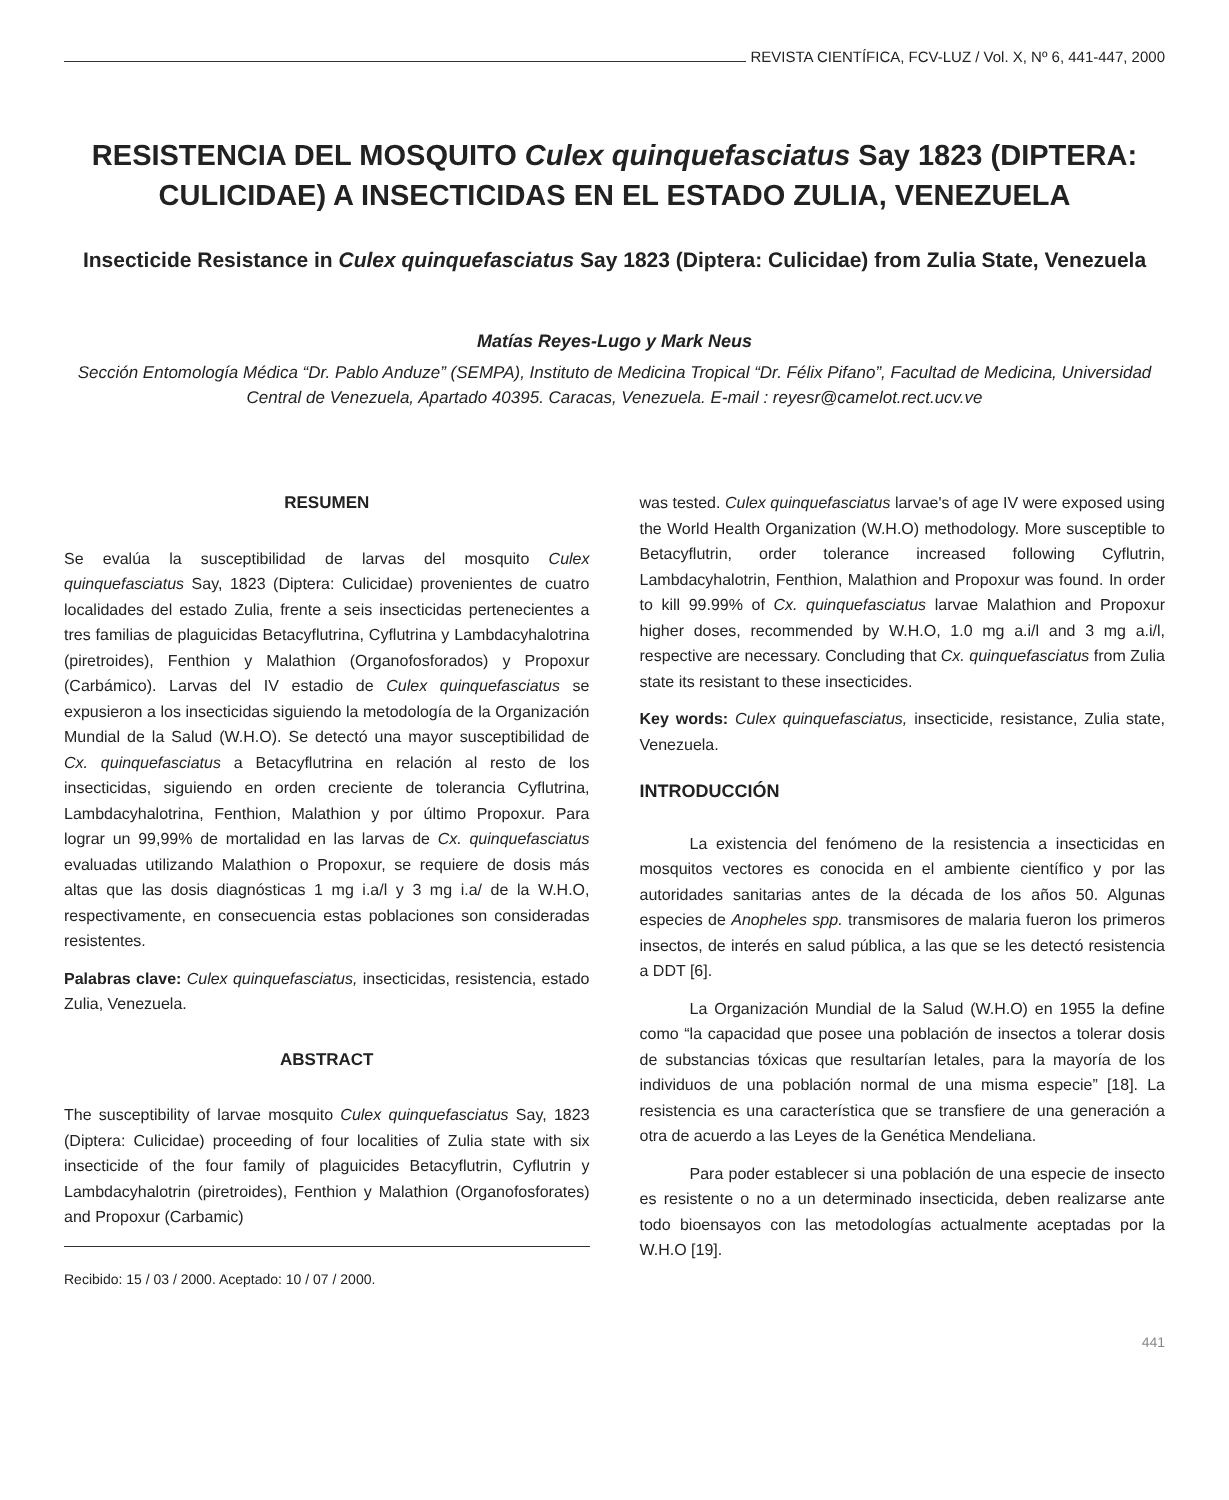REVISTA CIENTÍFICA, FCV-LUZ / Vol. X, Nº 6, 441-447, 2000
RESISTENCIA DEL MOSQUITO Culex quinquefasciatus Say 1823 (DIPTERA: CULICIDAE) A INSECTICIDAS EN EL ESTADO ZULIA, VENEZUELA
Insecticide Resistance in Culex quinquefasciatus Say 1823 (Diptera: Culicidae) from Zulia State, Venezuela
Matías Reyes-Lugo y Mark Neus
Sección Entomología Médica “Dr. Pablo Anduze” (SEMPA), Instituto de Medicina Tropical “Dr. Félix Pifano”, Facultad de Medicina, Universidad Central de Venezuela, Apartado 40395. Caracas, Venezuela. E-mail : reyesr@camelot.rect.ucv.ve
RESUMEN
Se evalúa la susceptibilidad de larvas del mosquito Culex quinquefasciatus Say, 1823 (Diptera: Culicidae) provenientes de cuatro localidades del estado Zulia, frente a seis insecticidas pertenecientes a tres familias de plaguicidas Betacyflutrina, Cyflutrina y Lambdacyhalotrina (piretroides), Fenthion y Malathion (Organofosforados) y Propoxur (Carbámico). Larvas del IV estadio de Culex quinquefasciatus se expusieron a los insecticidas siguiendo la metodología de la Organización Mundial de la Salud (W.H.O). Se detectó una mayor susceptibilidad de Cx. quinquefasciatus a Betacyflutrina en relación al resto de los insecticidas, siguiendo en orden creciente de tolerancia Cyflutrina, Lambdacyhalotrina, Fenthion, Malathion y por último Propoxur. Para lograr un 99,99% de mortalidad en las larvas de Cx. quinquefasciatus evaluadas utilizando Malathion o Propoxur, se requiere de dosis más altas que las dosis diagnósticas 1 mg i.a/l y 3 mg i.a/ de la W.H.O, respectivamente, en consecuencia estas poblaciones son consideradas resistentes.
Palabras clave: Culex quinquefasciatus, insecticidas, resistencia, estado Zulia, Venezuela.
ABSTRACT
The susceptibility of larvae mosquito Culex quinquefasciatus Say, 1823 (Diptera: Culicidae) proceeding of four localities of Zulia state with six insecticide of the four family of plaguicides Betacyflutrin, Cyflutrin y Lambdacyhalotrin (piretroides), Fenthion y Malathion (Organofosforates) and Propoxur (Carbamic)
Recibido: 15 / 03 / 2000. Aceptado: 10 / 07 / 2000.
was tested. Culex quinquefasciatus larvae's of age IV were exposed using the World Health Organization (W.H.O) methodology. More susceptible to Betacyflutrin, order tolerance increased following Cyflutrin, Lambdacyhalotrin, Fenthion, Malathion and Propoxur was found. In order to kill 99.99% of Cx. quinquefasciatus larvae Malathion and Propoxur higher doses, recommended by W.H.O, 1.0 mg a.i/l and 3 mg a.i/l, respective are necessary. Concluding that Cx. quinquefasciatus from Zulia state its resistant to these insecticides.
Key words: Culex quinquefasciatus, insecticide, resistance, Zulia state, Venezuela.
INTRODUCCIÓN
La existencia del fenómeno de la resistencia a insecticidas en mosquitos vectores es conocida en el ambiente científico y por las autoridades sanitarias antes de la década de los años 50. Algunas especies de Anopheles spp. transmisores de malaria fueron los primeros insectos, de interés en salud pública, a las que se les detectó resistencia a DDT [6].
La Organización Mundial de la Salud (W.H.O) en 1955 la define como “la capacidad que posee una población de insectos a tolerar dosis de substancias tóxicas que resultarían letales, para la mayoría de los individuos de una población normal de una misma especie” [18]. La resistencia es una característica que se transfiere de una generación a otra de acuerdo a las Leyes de la Genética Mendeliana.
Para poder establecer si una población de una especie de insecto es resistente o no a un determinado insecticida, deben realizarse ante todo bioensayos con las metodologías actualmente aceptadas por la W.H.O [19].
441